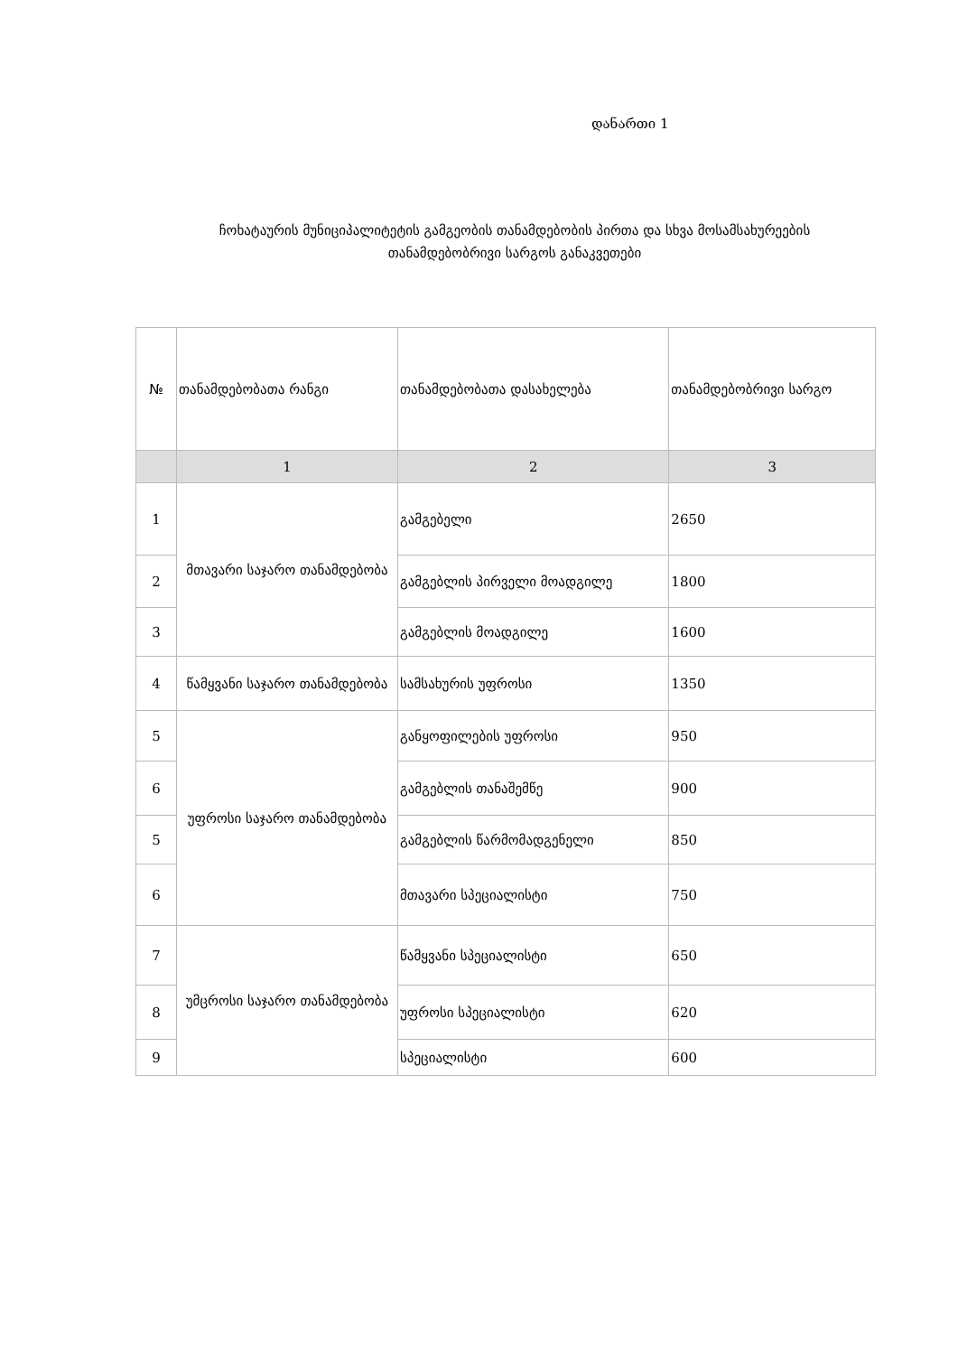დანართი 1
ჩოხატაურის მუნიციპალიტეტის გამგეობის თანამდებობის პირთა და სხვა მოსამსახურეების თანამდებობრივი სარგოს განაკვეთები
| № | თანამდებობათა რანგი | თანამდებობათა დასახელება | თანამდებობრივი სარგო |
| --- | --- | --- | --- |
| | 1 | 2 | 3 |
| 1 | მთავარი საჯარო თანამდებობა | გამგებელი | 2650 |
| 2 | | გამგებლის პირველი მოადგილე | 1800 |
| 3 | | გამგებლის მოადგილე | 1600 |
| 4 | წამყვანი საჯარო თანამდებობა | სამსახურის უფროსი | 1350 |
| 5 | უფროსი საჯარო თანამდებობა | განყოფილების უფროსი | 950 |
| 6 | | გამგებლის თანაშემწე | 900 |
| 5 | | გამგებლის წარმომადგენელი | 850 |
| 6 | | მთავარი სპეციალისტი | 750 |
| 7 | უმცროსი საჯარო თანამდებობა | წამყვანი სპეციალისტი | 650 |
| 8 | | უფროსი სპეციალისტი | 620 |
| 9 | | სპეციალისტი | 600 |